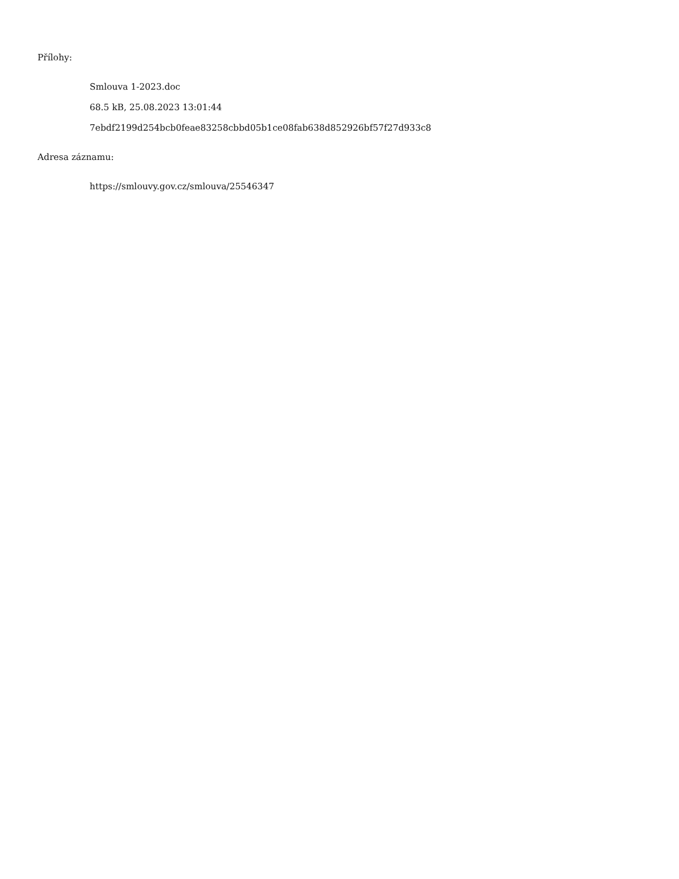Přílohy:
Smlouva 1-2023.doc
68.5 kB, 25.08.2023 13:01:44
7ebdf2199d254bcb0feae83258cbbd05b1ce08fab638d852926bf57f27d933c8
Adresa záznamu:
https://smlouvy.gov.cz/smlouva/25546347